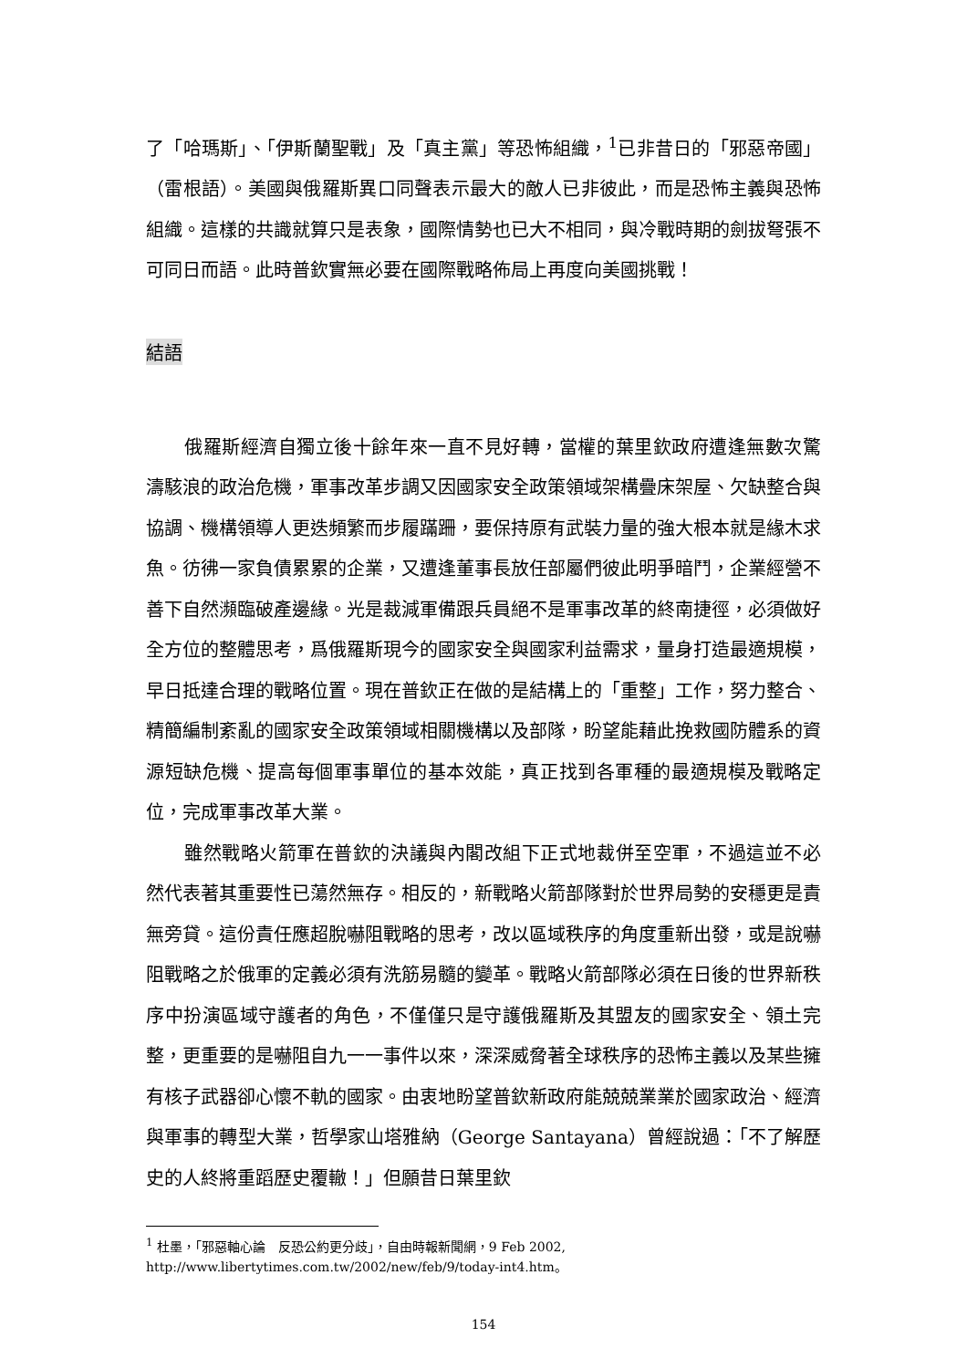了「哈瑪斯」、「伊斯蘭聖戰」及「真主黨」等恐怖組織，<sup>1</sup>已非昔日的「邪惡帝國」（雷根語）。美國與俄羅斯異口同聲表示最大的敵人已非彼此，而是恐怖主義與恐怖組織。這樣的共識就算只是表象，國際情勢也已大不相同，與冷戰時期的劍拔弩張不可同日而語。此時普欽實無必要在國際戰略佈局上再度向美國挑戰！
結語
俄羅斯經濟自獨立後十餘年來一直不見好轉，當權的葉里欽政府遭逢無數次驚濤駭浪的政治危機，軍事改革步調又因國家安全政策領域架構疊床架屋、欠缺整合與協調、機構領導人更迭頻繁而步履蹣跚，要保持原有武裝力量的強大根本就是緣木求魚。彷彿一家負債累累的企業，又遭逢董事長放任部屬們彼此明爭暗鬥，企業經營不善下自然瀕臨破產邊緣。光是裁減軍備跟兵員絕不是軍事改革的終南捷徑，必須做好全方位的整體思考，爲俄羅斯現今的國家安全與國家利益需求，量身打造最適規模，早日抵達合理的戰略位置。現在普欽正在做的是結構上的「重整」工作，努力整合、精簡編制紊亂的國家安全政策領域相關機構以及部隊，盼望能藉此挽救國防體系的資源短缺危機、提高每個軍事單位的基本效能，真正找到各軍種的最適規模及戰略定位，完成軍事改革大業。
雖然戰略火箭軍在普欽的決議與內閣改組下正式地裁併至空軍，不過這並不必然代表著其重要性已蕩然無存。相反的，新戰略火箭部隊對於世界局勢的安穩更是責無旁貸。這份責任應超脫嚇阻戰略的思考，改以區域秩序的角度重新出發，或是說嚇阻戰略之於俄軍的定義必須有洗筋易髓的變革。戰略火箭部隊必須在日後的世界新秩序中扮演區域守護者的角色，不僅僅只是守護俄羅斯及其盟友的國家安全、領土完整，更重要的是嚇阻自九一一事件以來，深深威脅著全球秩序的恐怖主義以及某些擁有核子武器卻心懷不軌的國家。由衷地盼望普欽新政府能兢兢業業於國家政治、經濟與軍事的轉型大業，哲學家山塔雅納（George Santayana）曾經說過：「不了解歷史的人終將重蹈歷史覆轍！」但願昔日葉里欽
<sup>1</sup> 杜墨，「邪惡軸心論　反恐公約更分歧」，自由時報新聞網，9 Feb 2002,
http://www.libertytimes.com.tw/2002/new/feb/9/today-int4.htm。
154